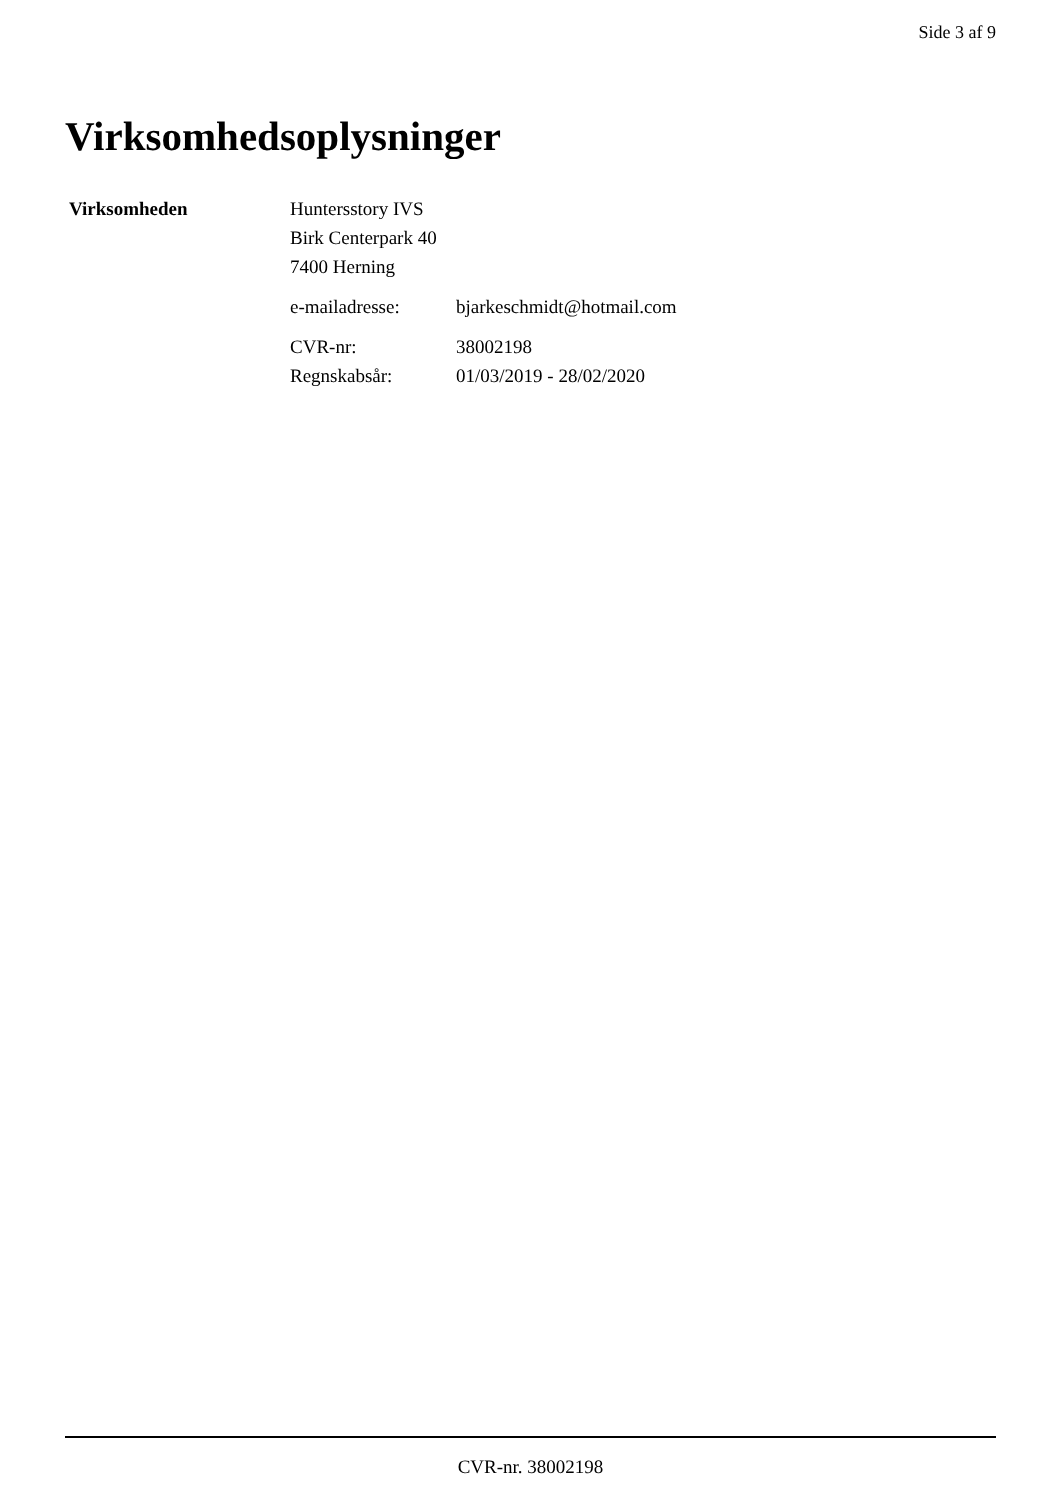Side 3 af 9
Virksomhedsoplysninger
| Virksomheden | Huntersstory IVS | |
| | Birk Centerpark 40 | |
| | 7400 Herning | |
| | e-mailadresse: | bjarkeschmidt@hotmail.com |
| | CVR-nr: | 38002198 |
| | Regnskabsår: | 01/03/2019 - 28/02/2020 |
CVR-nr. 38002198